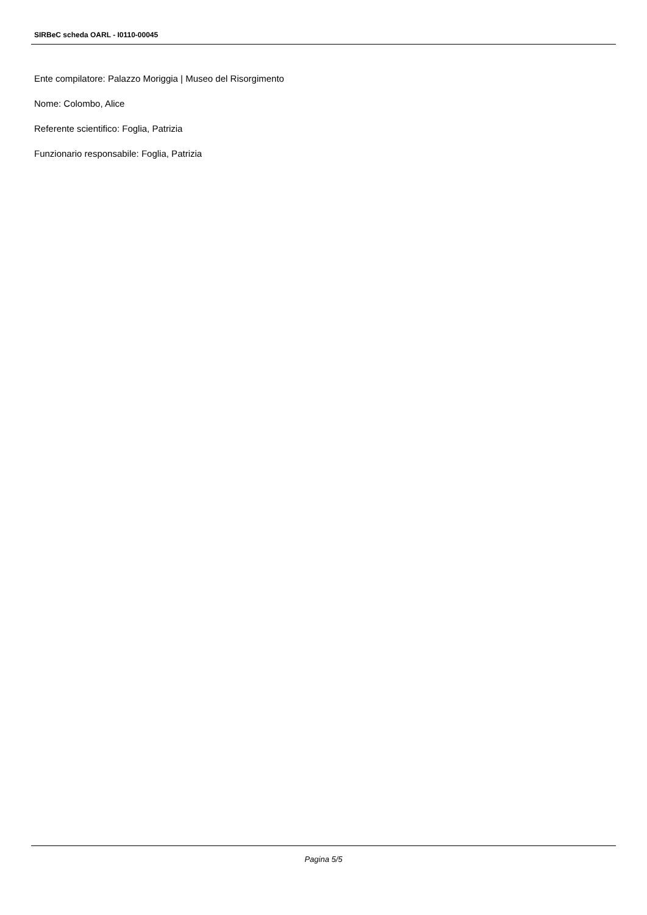SIRBeC scheda OARL - I0110-00045
Ente compilatore: Palazzo Moriggia | Museo del Risorgimento
Nome: Colombo, Alice
Referente scientifico: Foglia, Patrizia
Funzionario responsabile: Foglia, Patrizia
Pagina 5/5